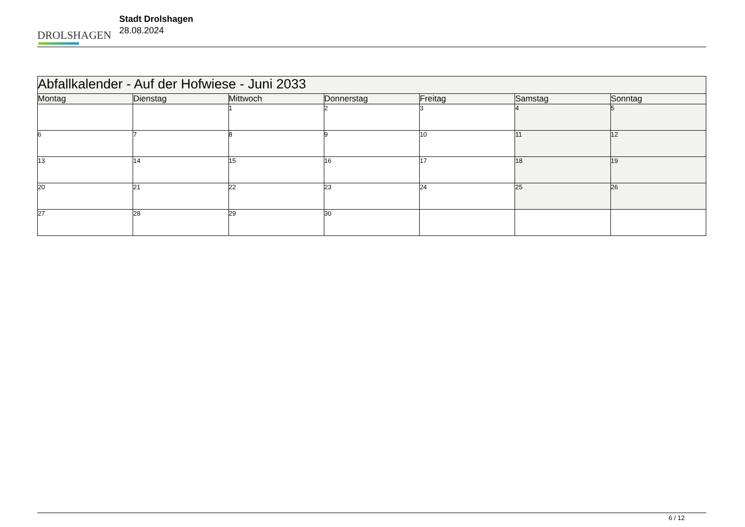DROLSHAGEN
Stadt Drolshagen
28.08.2024
| Abfallkalender - Auf der Hofwiese - Juni 2033 | | | | | | |
| --- | --- | --- | --- | --- | --- | --- |
| Montag | Dienstag | Mittwoch | Donnerstag | Freitag | Samstag | Sonntag |
| | | 1 | 2 | 3 | 4 | 5 |
| 6 | 7 | 8 | 9 | 10 | 11 | 12 |
| 13 | 14 | 15 | 16 | 17 | 18 | 19 |
| 20 | 21 | 22 | 23 | 24 | 25 | 26 |
| 27 | 28 | 29 | 30 | | | |
6 / 12